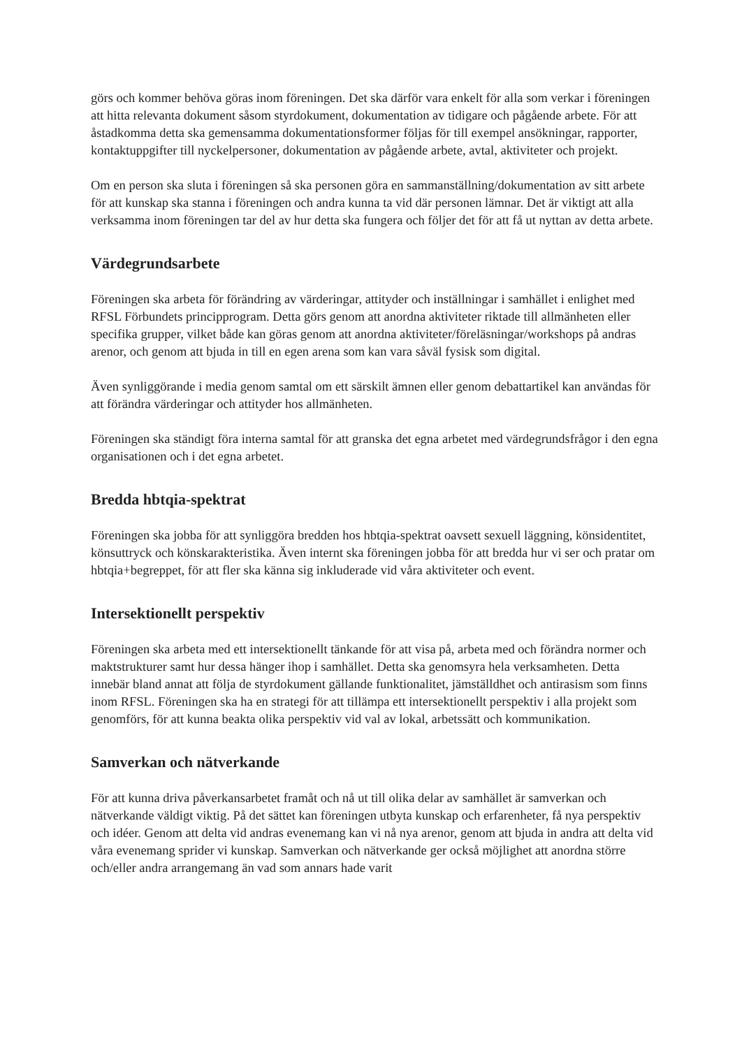görs och kommer behöva göras inom föreningen. Det ska därför vara enkelt för alla som verkar i föreningen att hitta relevanta dokument såsom styrdokument, dokumentation av tidigare och pågående arbete. För att åstadkomma detta ska gemensamma dokumentationsformer följas för till exempel ansökningar, rapporter, kontaktuppgifter till nyckelpersoner, dokumentation av pågående arbete, avtal, aktiviteter och projekt.
Om en person ska sluta i föreningen så ska personen göra en sammanställning/dokumentation av sitt arbete för att kunskap ska stanna i föreningen och andra kunna ta vid där personen lämnar. Det är viktigt att alla verksamma inom föreningen tar del av hur detta ska fungera och följer det för att få ut nyttan av detta arbete.
Värdegrundsarbete
Föreningen ska arbeta för förändring av värderingar, attityder och inställningar i samhället i enlighet med RFSL Förbundets principprogram. Detta görs genom att anordna aktiviteter riktade till allmänheten eller specifika grupper, vilket både kan göras genom att anordna aktiviteter/föreläsningar/workshops på andras arenor, och genom att bjuda in till en egen arena som kan vara såväl fysisk som digital.
Även synliggörande i media genom samtal om ett särskilt ämnen eller genom debattartikel kan användas för att förändra värderingar och attityder hos allmänheten.
Föreningen ska ständigt föra interna samtal för att granska det egna arbetet med värdegrundsfrågor i den egna organisationen och i det egna arbetet.
Bredda hbtqia-spektrat
Föreningen ska jobba för att synliggöra bredden hos hbtqia-spektrat oavsett sexuell läggning, könsidentitet, könsuttryck och könskarakteristika. Även internt ska föreningen jobba för att bredda hur vi ser och pratar om hbtqia+begreppet, för att fler ska känna sig inkluderade vid våra aktiviteter och event.
Intersektionellt perspektiv
Föreningen ska arbeta med ett intersektionellt tänkande för att visa på, arbeta med och förändra normer och maktstrukturer samt hur dessa hänger ihop i samhället. Detta ska genomsyra hela verksamheten. Detta innebär bland annat att följa de styrdokument gällande funktionalitet, jämställdhet och antirasism som finns inom RFSL. Föreningen ska ha en strategi för att tillämpa ett intersektionellt perspektiv i alla projekt som genomförs, för att kunna beakta olika perspektiv vid val av lokal, arbetssätt och kommunikation.
Samverkan och nätverkande
För att kunna driva påverkansarbetet framåt och nå ut till olika delar av samhället är samverkan och nätverkande väldigt viktig. På det sättet kan föreningen utbyta kunskap och erfarenheter, få nya perspektiv och idéer. Genom att delta vid andras evenemang kan vi nå nya arenor, genom att bjuda in andra att delta vid våra evenemang sprider vi kunskap. Samverkan och nätverkande ger också möjlighet att anordna större och/eller andra arrangemang än vad som annars hade varit